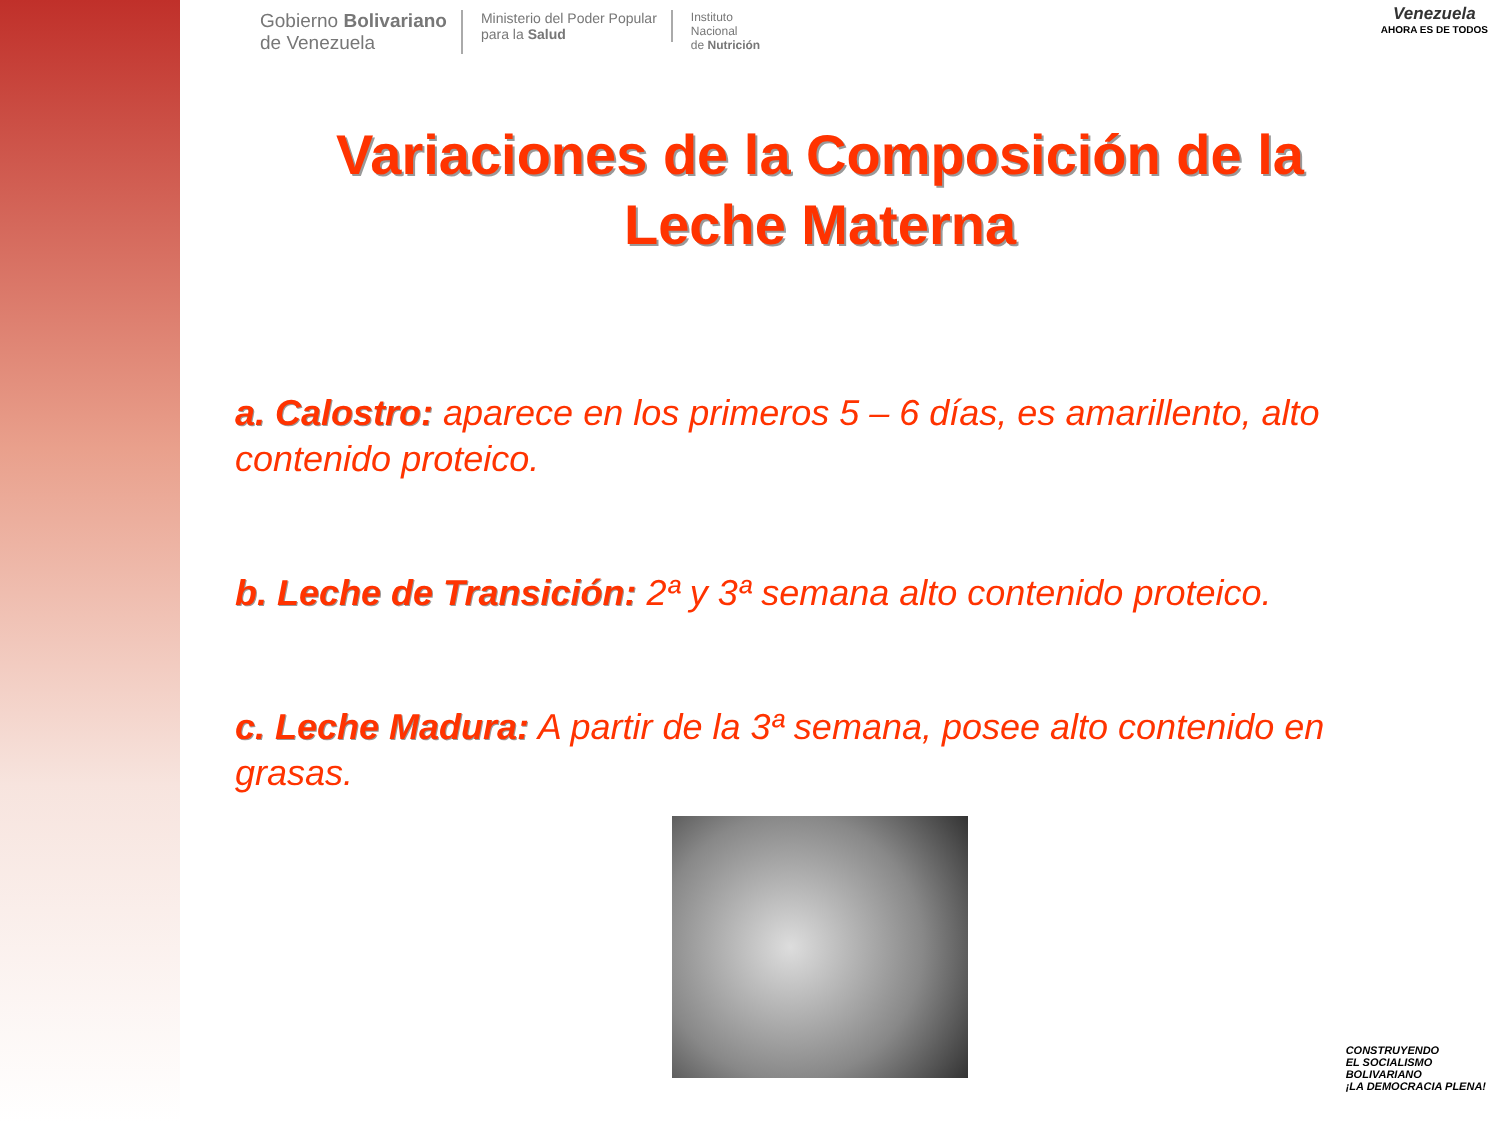Gobierno Bolivariano
de Venezuela
Ministerio del Poder Popular
para la Salud
Instituto
Nacional
de Nutrición
Venezuela
AHORA ES DE TODOS
Variaciones de la Composición de la
Leche Materna
a. Calostro: aparece en los primeros 5 – 6 días, es amarillento, alto contenido proteico.
b. Leche de Transición: 2ª y 3ª semana alto contenido proteico.
c. Leche Madura: A partir de la 3ª semana, posee alto contenido en grasas.
CONSTRUYENDO
EL SOCIALISMO
BOLIVARIANO
¡LA DEMOCRACIA PLENA!